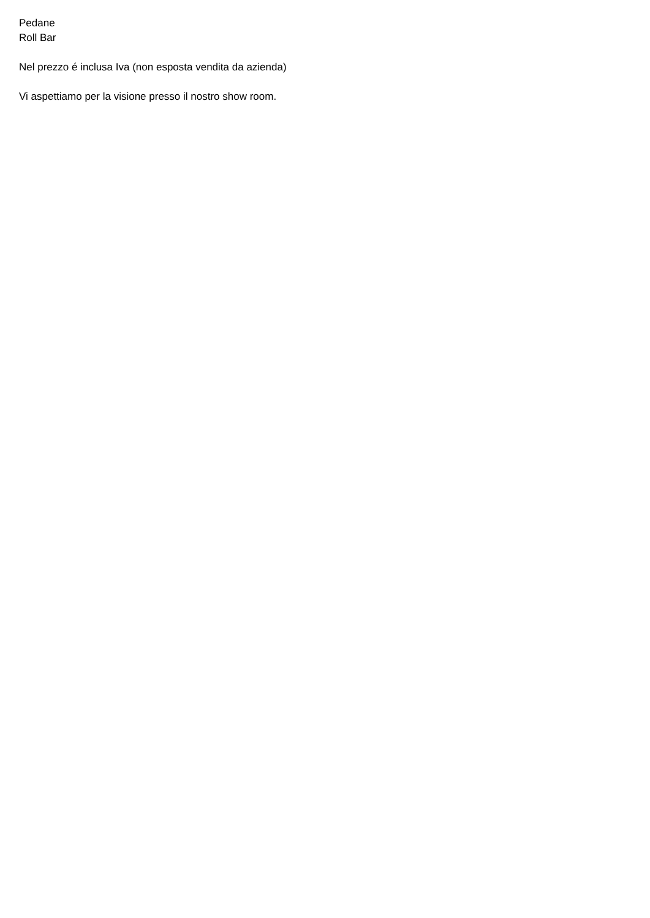Pedane
Roll Bar
Nel prezzo é inclusa Iva (non esposta vendita da azienda)
Vi aspettiamo per la visione presso il nostro show room.